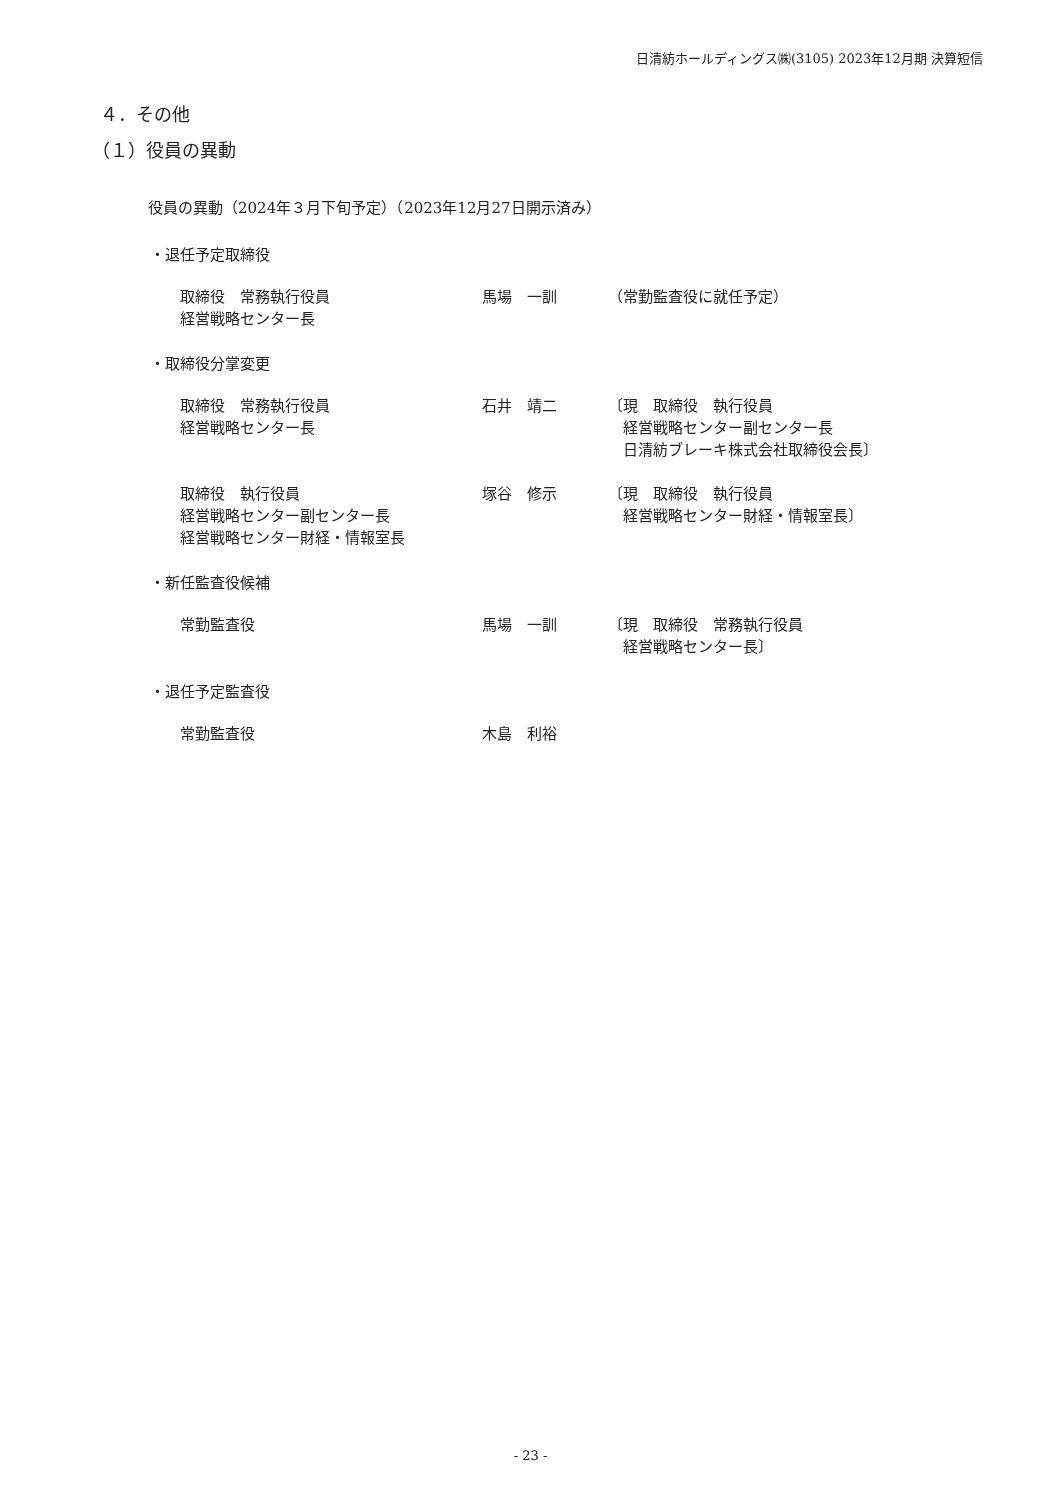日清紡ホールディングス㈱(3105) 2023年12月期 決算短信
４．その他
（１）役員の異動
役員の異動（2024年３月下旬予定）（2023年12月27日開示済み）
・退任予定取締役
取締役　常務執行役員
経営戦略センター長
馬場　一訓 （常勤監査役に就任予定）
・取締役分掌変更
取締役　常務執行役員
経営戦略センター長
石井　靖二 〔現　取締役　執行役員
　経営戦略センター副センター長
　日清紡ブレーキ株式会社取締役会長〕
取締役　執行役員
経営戦略センター副センター長
経営戦略センター財経・情報室長
塚谷　修示 〔現　取締役　執行役員
　経営戦略センター財経・情報室長〕
・新任監査役候補
常勤監査役 馬場　一訓 〔現　取締役　常務執行役員
　経営戦略センター長〕
・退任予定監査役
常勤監査役 木島　利裕
- 23 -